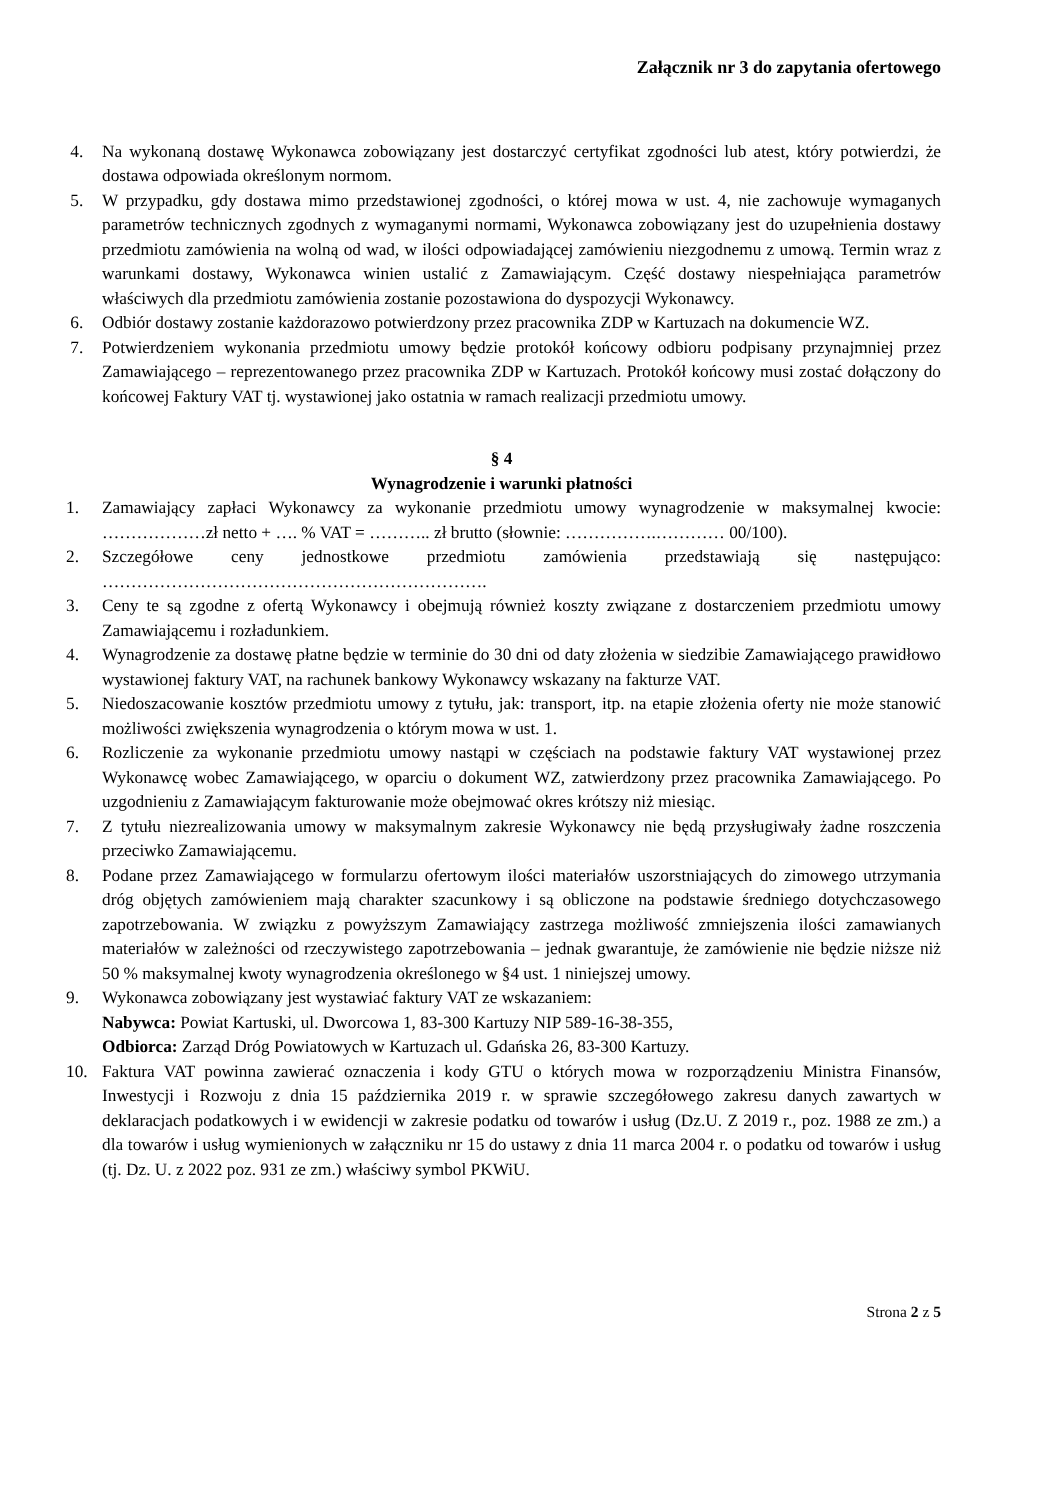Załącznik nr 3 do zapytania ofertowego
4. Na wykonaną dostawę Wykonawca zobowiązany jest dostarczyć certyfikat zgodności lub atest, który potwierdzi, że dostawa odpowiada określonym normom.
5. W przypadku, gdy dostawa mimo przedstawionej zgodności, o której mowa w ust. 4, nie zachowuje wymaganych parametrów technicznych zgodnych z wymaganymi normami, Wykonawca zobowiązany jest do uzupełnienia dostawy przedmiotu zamówienia na wolną od wad, w ilości odpowiadającej zamówieniu niezgodnemu z umową. Termin wraz z warunkami dostawy, Wykonawca winien ustalić z Zamawiającym. Część dostawy niespełniająca parametrów właściwych dla przedmiotu zamówienia zostanie pozostawiona do dyspozycji Wykonawcy.
6. Odbiór dostawy zostanie każdorazowo potwierdzony przez pracownika ZDP w Kartuzach na dokumencie WZ.
7. Potwierdzeniem wykonania przedmiotu umowy będzie protokół końcowy odbioru podpisany przynajmniej przez Zamawiającego – reprezentowanego przez pracownika ZDP w Kartuzach. Protokół końcowy musi zostać dołączony do końcowej Faktury VAT tj. wystawionej jako ostatnia w ramach realizacji przedmiotu umowy.
§ 4
Wynagrodzenie i warunki płatności
1. Zamawiający zapłaci Wykonawcy za wykonanie przedmiotu umowy wynagrodzenie w maksymalnej kwocie: ………………zł netto + …. % VAT = ……….. zł brutto (słownie: …………….………… 00/100).
2. Szczegółowe ceny jednostkowe przedmiotu zamówienia przedstawiają się następująco: ………………………………………………………….
3. Ceny te są zgodne z ofertą Wykonawcy i obejmują również koszty związane z dostarczeniem przedmiotu umowy Zamawiającemu i rozładunkiem.
4. Wynagrodzenie za dostawę płatne będzie w terminie do 30 dni od daty złożenia w siedzibie Zamawiającego prawidłowo wystawionej faktury VAT, na rachunek bankowy Wykonawcy wskazany na fakturze VAT.
5. Niedoszacowanie kosztów przedmiotu umowy z tytułu, jak: transport, itp. na etapie złożenia oferty nie może stanowić możliwości zwiększenia wynagrodzenia o którym mowa w ust. 1.
6. Rozliczenie za wykonanie przedmiotu umowy nastąpi w częściach na podstawie faktury VAT wystawionej przez Wykonawcę wobec Zamawiającego, w oparciu o dokument WZ, zatwierdzony przez pracownika Zamawiającego. Po uzgodnieniu z Zamawiającym fakturowanie może obejmować okres krótszy niż miesiąc.
7. Z tytułu niezrealizowania umowy w maksymalnym zakresie Wykonawcy nie będą przysługiwały żadne roszczenia przeciwko Zamawiającemu.
8. Podane przez Zamawiającego w formularzu ofertowym ilości materiałów uszorstniających do zimowego utrzymania dróg objętych zamówieniem mają charakter szacunkowy i są obliczone na podstawie średniego dotychczasowego zapotrzebowania. W związku z powyższym Zamawiający zastrzega możliwość zmniejszenia ilości zamawianych materiałów w zależności od rzeczywistego zapotrzebowania – jednak gwarantuje, że zamówienie nie będzie niższe niż 50 % maksymalnej kwoty wynagrodzenia określonego w §4 ust. 1 niniejszej umowy.
9. Wykonawca zobowiązany jest wystawiać faktury VAT ze wskazaniem:
Nabywca: Powiat Kartuski, ul. Dworcowa 1, 83-300 Kartuzy NIP 589-16-38-355,
Odbiorca: Zarząd Dróg Powiatowych w Kartuzach ul. Gdańska 26, 83-300 Kartuzy.
10. Faktura VAT powinna zawierać oznaczenia i kody GTU o których mowa w rozporządzeniu Ministra Finansów, Inwestycji i Rozwoju z dnia 15 października 2019 r. w sprawie szczegółowego zakresu danych zawartych w deklaracjach podatkowych i w ewidencji w zakresie podatku od towarów i usług (Dz.U. Z 2019 r., poz. 1988 ze zm.) a dla towarów i usług wymienionych w załączniku nr 15 do ustawy z dnia 11 marca 2004 r. o podatku od towarów i usług (tj. Dz. U. z 2022 poz. 931 ze zm.) właściwy symbol PKWiU.
Strona 2 z 5